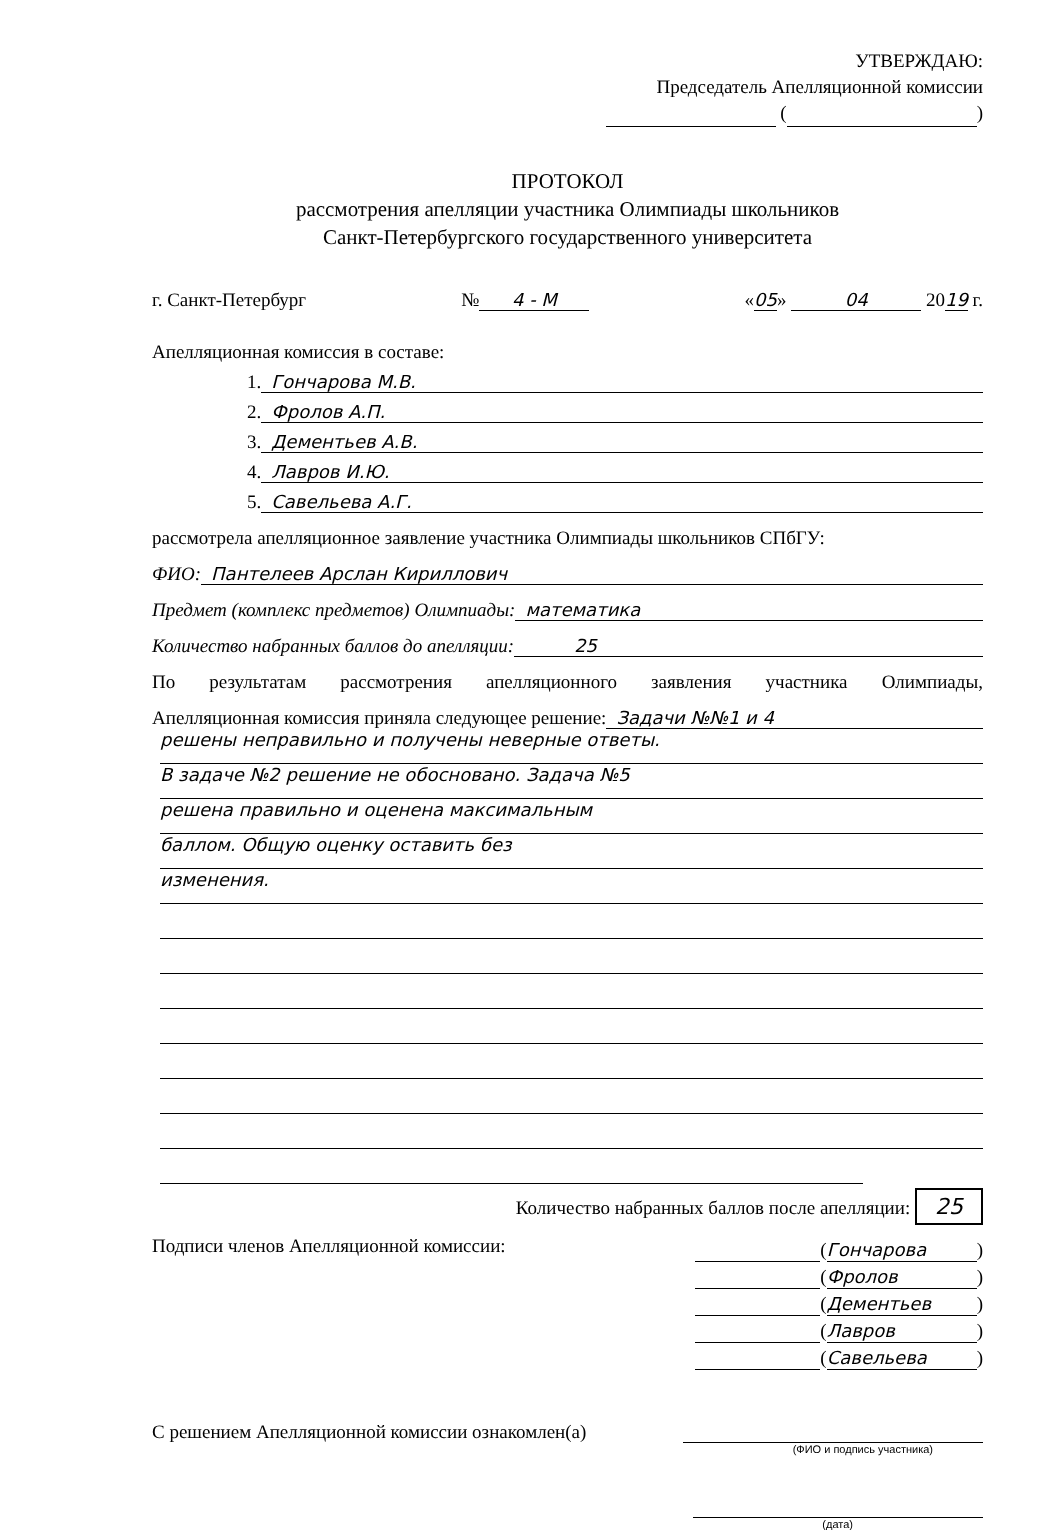УТВЕРЖДАЮ:
Председатель Апелляционной комиссии
( )
ПРОТОКОЛ
рассмотрения апелляции участника Олимпиады школьников
Санкт-Петербургского государственного университета
г. Санкт-Петербург № 4 - М «05» 04 2019 г.
Апелляционная комиссия в составе:
1. Гончарова М.В.
2. Фролов А.П.
3. Дементьев А.В.
4. Лавров И.Ю.
5. Савельева А.Г.
рассмотрела апелляционное заявление участника Олимпиады школьников СПбГУ:
ФИО: Пантелеев Арслан Кириллович
Предмет (комплекс предметов) Олимпиады: математика
Количество набранных баллов до апелляции: 25
По результатам рассмотрения апелляционного заявления участника Олимпиады,
Апелляционная комиссия приняла следующее решение: Задачи №№1 и 4
решены неправильно и получены неверные ответы.
В задаче №2 решение не обосновано. Задача №5
решена правильно и оценена максимальным
баллом. Общую оценку оставить без
изменения.
Количество набранных баллов после апелляции: 25
Подписи членов Апелляционной комиссии:
(Гончарова)
(Фролов)
(Дементьев)
(Лавров)
(Савельева)
С решением Апелляционной комиссии ознакомлен(а)
(ФИО и подпись участника)
(дата)